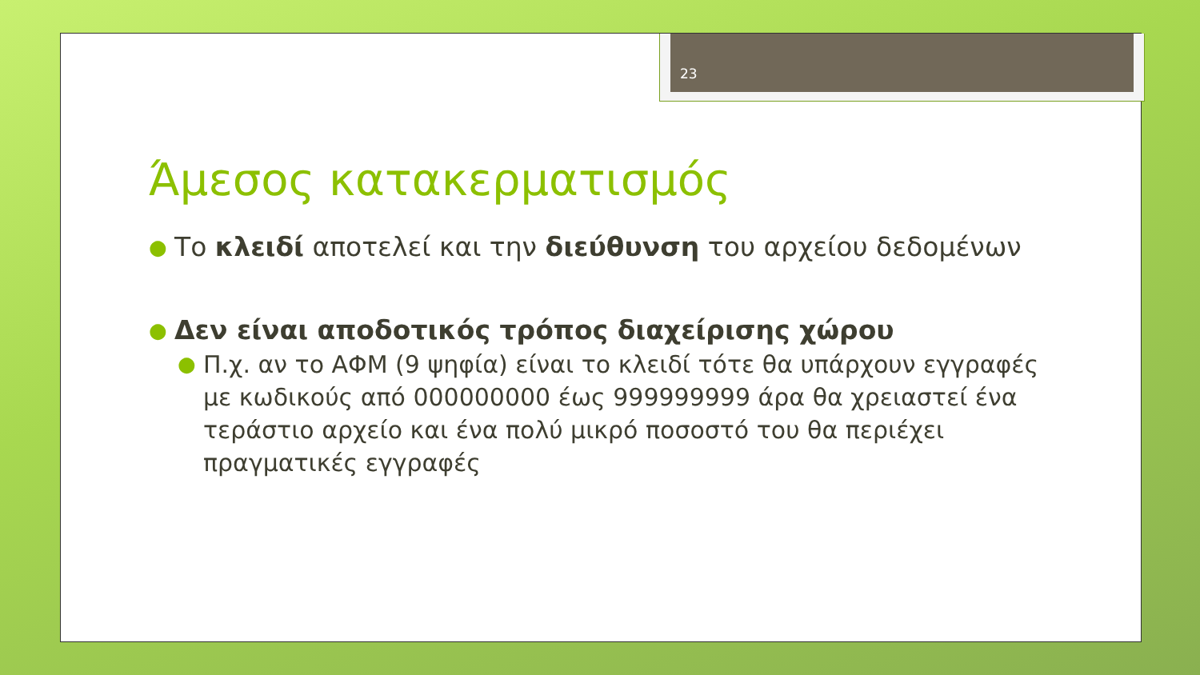23
Άμεσος κατακερματισμός
●
Το κλειδί αποτελεί και την διεύθυνση του αρχείου δεδομένων
●
Δεν είναι αποδοτικός τρόπος διαχείρισης χώρου
●
Π.χ. αν το ΑΦΜ (9 ψηφία) είναι το κλειδί τότε θα υπάρχουν εγγραφές με κωδικούς από 000000000 έως 999999999 άρα θα χρειαστεί ένα τεράστιο αρχείο και ένα πολύ μικρό ποσοστό του θα περιέχει πραγματικές εγγραφές